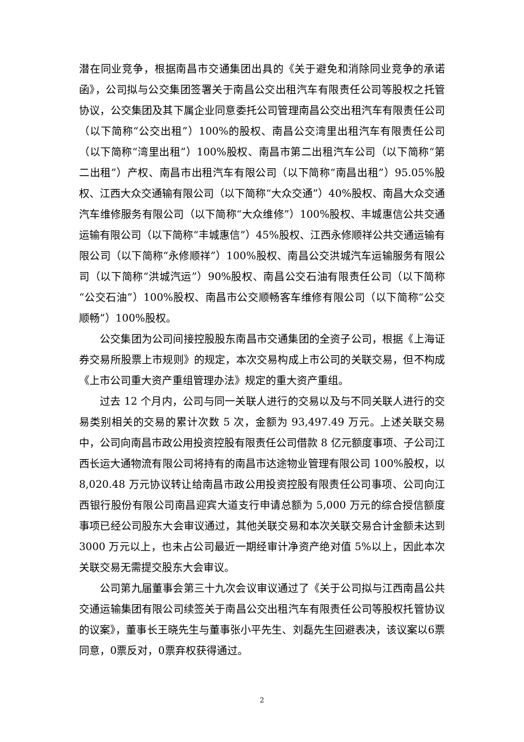潜在同业竞争，根据南昌市交通集团出具的《关于避免和消除同业竞争的承诺函》，公司拟与公交集团签署关于南昌公交出租汽车有限责任公司等股权之托管协议，公交集团及其下属企业同意委托公司管理南昌公交出租汽车有限责任公司（以下简称“公交出租”）100%的股权、南昌公交湾里出租汽车有限责任公司（以下简称“湾里出租”）100%股权、南昌市第二出租汽车公司（以下简称“第二出租”）产权、南昌市出租汽车有限公司（以下简称“南昌出租”）95.05%股权、江西大众交通输有限公司（以下简称“大众交通”）40%股权、南昌大众交通汽车维修服务有限公司（以下简称“大众维修”）100%股权、丰城惠信公共交通运输有限公司（以下简称“丰城惠信”）45%股权、江西永修顺祥公共交通运输有限公司（以下简称“永修顺祥”）100%股权、南昌公交洪城汽车运输服务有限公司（以下简称“洪城汽运”）90%股权、南昌公交石油有限责任公司（以下简称“公交石油”）100%股权、南昌市公交顺畅客车维修有限公司（以下简称“公交顺畅”）100%股权。
公交集团为公司间接控股股东南昌市交通集团的全资子公司，根据《上海证券交易所股票上市规则》的规定，本次交易构成上市公司的关联交易，但不构成《上市公司重大资产重组管理办法》规定的重大资产重组。
过去 12 个月内，公司与同一关联人进行的交易以及与不同关联人进行的交易类别相关的交易的累计次数 5 次，金额为 93,497.49 万元。上述关联交易中，公司向南昌市政公用投资控股有限责任公司借款 8 亿元额度事项、子公司江西长运大通物流有限公司将持有的南昌市达途物业管理有限公司 100%股权，以 8,020.48 万元协议转让给南昌市政公用投资控股有限责任公司事项、公司向江西银行股份有限公司南昌迎宾大道支行申请总额为 5,000 万元的综合授信额度事项已经公司股东大会审议通过，其他关联交易和本次关联交易合计金额未达到 3000 万元以上，也未占公司最近一期经审计净资产绝对值 5%以上，因此本次关联交易无需提交股东大会审议。
公司第九届董事会第三十九次会议审议通过了《关于公司拟与江西南昌公共交通运输集团有限公司续签关于南昌公交出租汽车有限责任公司等股权托管协议的议案》，董事长王晓先生与董事张小平先生、刘磊先生回避表决，该议案以6票同意，0票反对，0票弃权获得通过。
2